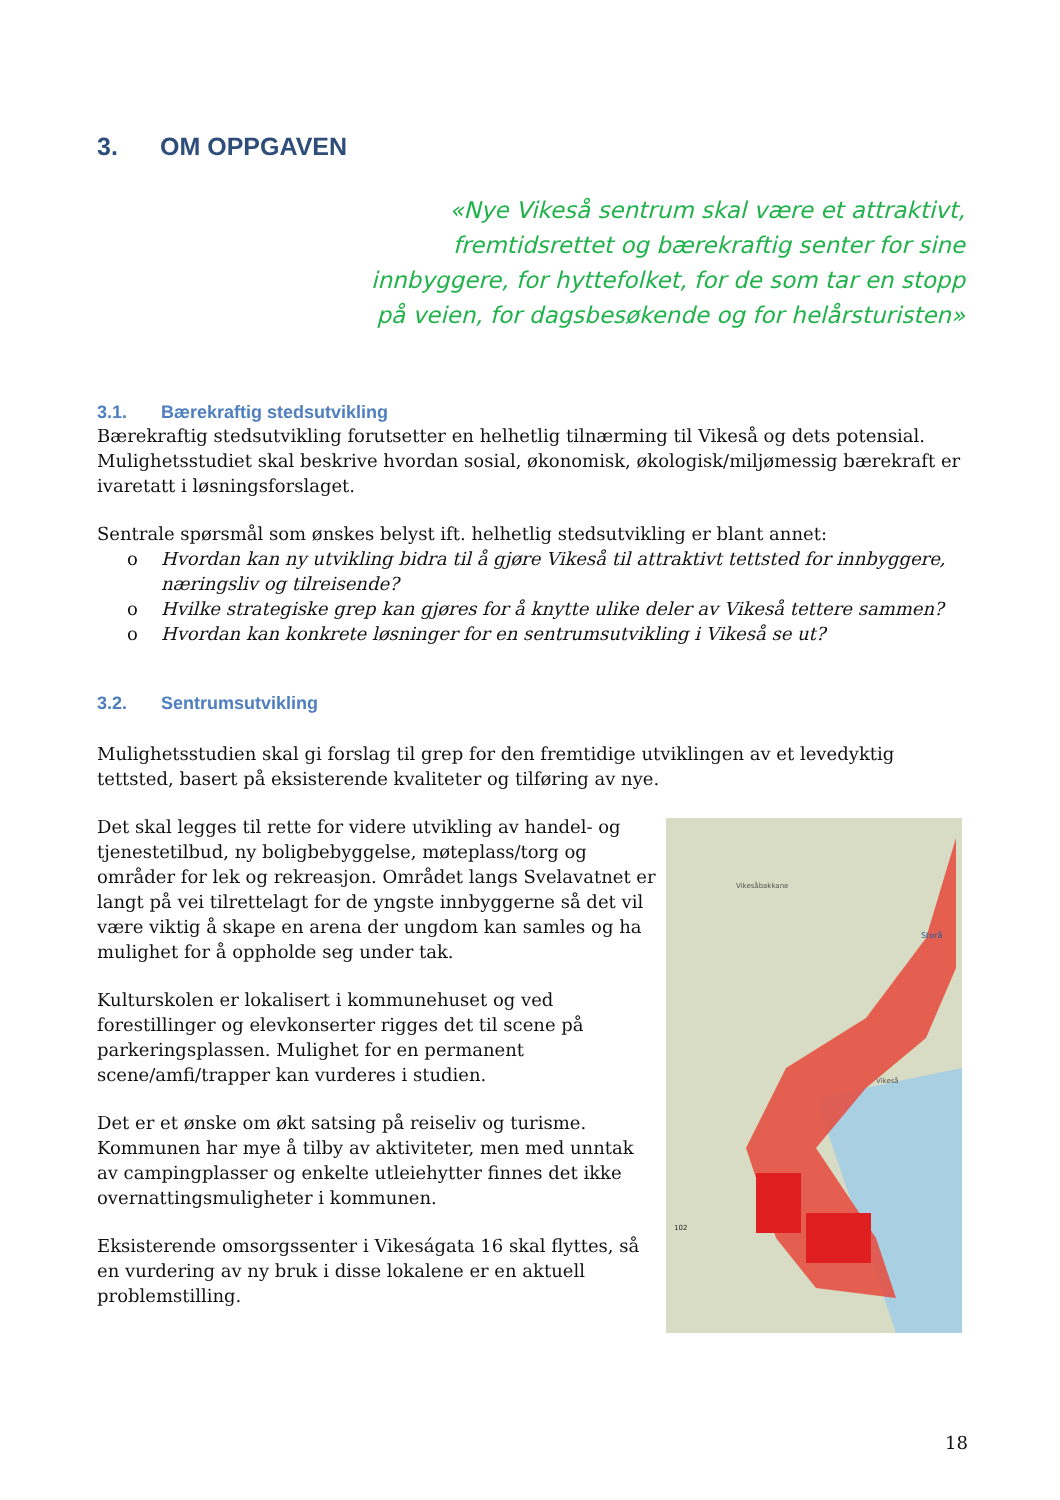3. OM OPPGAVEN
«Nye Vikeså sentrum skal være et attraktivt,
fremtidsrettet og bærekraftig senter for sine
innbyggere, for hyttefolket, for de som tar en stopp
på veien, for dagsbesøkende og for helårsturisten»
3.1. Bærekraftig stedsutvikling
Bærekraftig stedsutvikling forutsetter en helhetlig tilnærming til Vikeså og dets potensial. Mulighetsstudiet skal beskrive hvordan sosial, økonomisk, økologisk/miljømessig bærekraft er ivaretatt i løsningsforslaget.
Sentrale spørsmål som ønskes belyst ift. helhetlig stedsutvikling er blant annet:
o Hvordan kan ny utvikling bidra til å gjøre Vikeså til attraktivt tettsted for innbyggere, næringsliv og tilreisende?
o Hvilke strategiske grep kan gjøres for å knytte ulike deler av Vikeså tettere sammen?
o Hvordan kan konkrete løsninger for en sentrumsutvikling i Vikeså se ut?
3.2. Sentrumsutvikling
Mulighetsstudien skal gi forslag til grep for den fremtidige utviklingen av et levedyktig tettsted, basert på eksisterende kvaliteter og tilføring av nye.
Det skal legges til rette for videre utvikling av handel- og tjenestetilbud, ny boligbebyggelse, møteplass/torg og områder for lek og rekreasjon. Området langs Svelavatnet er langt på vei tilrettelagt for de yngste innbyggerne så det vil være viktig å skape en arena der ungdom kan samles og ha mulighet for å oppholde seg under tak.
Kulturskolen er lokalisert i kommunehuset og ved forestillinger og elevkonserter rigges det til scene på parkeringsplassen. Mulighet for en permanent scene/amfi/trapper kan vurderes i studien.
Det er et ønske om økt satsing på reiseliv og turisme. Kommunen har mye å tilby av aktiviteter, men med unntak av campingplasser og enkelte utleiehytter finnes det ikke overnattingsmuligheter i kommunen.
Eksisterende omsorgssenter i Vikeságata 16 skal flyttes, så en vurdering av ny bruk i disse lokalene er en aktuell problemstilling.
Storå
Vikesåbakkane
Vikeså
102
18